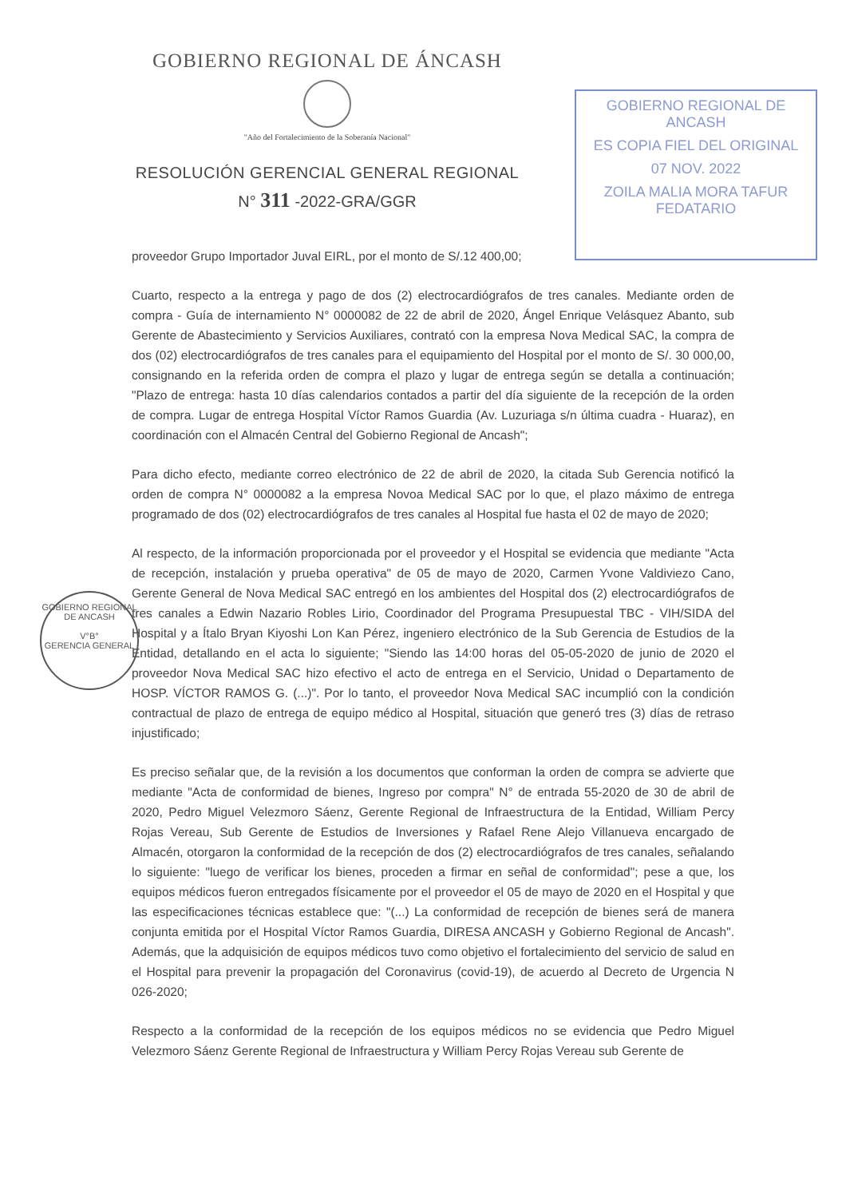GOBIERNO REGIONAL DE ÁNCASH
"Año del Fortalecimiento de la Soberanía Nacional"
RESOLUCIÓN GERENCIAL GENERAL REGIONAL
N° 311 -2022-GRA/GGR
GOBIERNO REGIONAL DE ANCASH
ES COPIA FIEL DEL ORIGINAL
07 NOV. 2022
ZOILA MALIA MORA TAFUR
FEDATARIO
GOBIERNO REGIONAL DE ANCASH
V°B°
GERENCIA GENERAL
proveedor Grupo Importador Juval EIRL, por el monto de S/.12 400,00;
Cuarto, respecto a la entrega y pago de dos (2) electrocardiógrafos de tres canales. Mediante orden de compra - Guía de internamiento N° 0000082 de 22 de abril de 2020, Ángel Enrique Velásquez Abanto, sub Gerente de Abastecimiento y Servicios Auxiliares, contrató con la empresa Nova Medical SAC, la compra de dos (02) electrocardiógrafos de tres canales para el equipamiento del Hospital por el monto de S/. 30 000,00, consignando en la referida orden de compra el plazo y lugar de entrega según se detalla a continuación; "Plazo de entrega: hasta 10 días calendarios contados a partir del día siguiente de la recepción de la orden de compra. Lugar de entrega Hospital Víctor Ramos Guardia (Av. Luzuriaga s/n última cuadra - Huaraz), en coordinación con el Almacén Central del Gobierno Regional de Ancash";
Para dicho efecto, mediante correo electrónico de 22 de abril de 2020, la citada Sub Gerencia notificó la orden de compra N° 0000082 a la empresa Novoa Medical SAC por lo que, el plazo máximo de entrega programado de dos (02) electrocardiógrafos de tres canales al Hospital fue hasta el 02 de mayo de 2020;
Al respecto, de la información proporcionada por el proveedor y el Hospital se evidencia que mediante "Acta de recepción, instalación y prueba operativa" de 05 de mayo de 2020, Carmen Yvone Valdiviezo Cano, Gerente General de Nova Medical SAC entregó en los ambientes del Hospital dos (2) electrocardiógrafos de tres canales a Edwin Nazario Robles Lirio, Coordinador del Programa Presupuestal TBC - VIH/SIDA del Hospital y a Ítalo Bryan Kiyoshi Lon Kan Pérez, ingeniero electrónico de la Sub Gerencia de Estudios de la Entidad, detallando en el acta lo siguiente; "Siendo las 14:00 horas del 05-05-2020 de junio de 2020 el proveedor Nova Medical SAC hizo efectivo el acto de entrega en el Servicio, Unidad o Departamento de HOSP. VÍCTOR RAMOS G. (...)". Por lo tanto, el proveedor Nova Medical SAC incumplió con la condición contractual de plazo de entrega de equipo médico al Hospital, situación que generó tres (3) días de retraso injustificado;
Es preciso señalar que, de la revisión a los documentos que conforman la orden de compra se advierte que mediante "Acta de conformidad de bienes, Ingreso por compra" N° de entrada 55-2020 de 30 de abril de 2020, Pedro Miguel Velezmoro Sáenz, Gerente Regional de Infraestructura de la Entidad, William Percy Rojas Vereau, Sub Gerente de Estudios de Inversiones y Rafael Rene Alejo Villanueva encargado de Almacén, otorgaron la conformidad de la recepción de dos (2) electrocardiógrafos de tres canales, señalando lo siguiente: "luego de verificar los bienes, proceden a firmar en señal de conformidad"; pese a que, los equipos médicos fueron entregados físicamente por el proveedor el 05 de mayo de 2020 en el Hospital y que las especificaciones técnicas establece que: "(...) La conformidad de recepción de bienes será de manera conjunta emitida por el Hospital Víctor Ramos Guardia, DIRESA ANCASH y Gobierno Regional de Ancash". Además, que la adquisición de equipos médicos tuvo como objetivo el fortalecimiento del servicio de salud en el Hospital para prevenir la propagación del Coronavirus (covid-19), de acuerdo al Decreto de Urgencia N 026-2020;
Respecto a la conformidad de la recepción de los equipos médicos no se evidencia que Pedro Miguel Velezmoro Sáenz Gerente Regional de Infraestructura y William Percy Rojas Vereau sub Gerente de